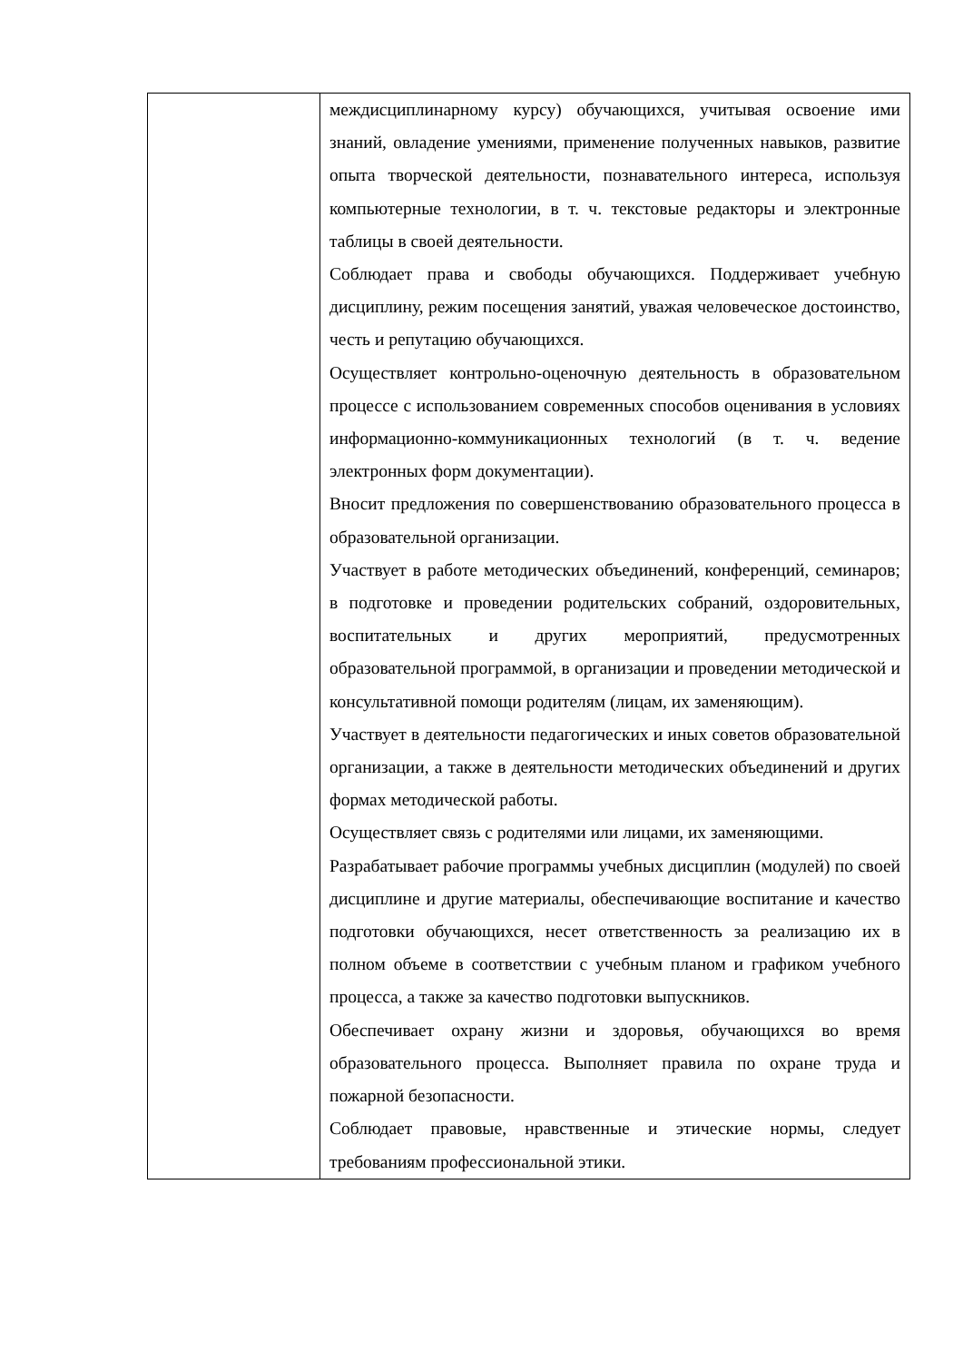| | междисциплинарному курсу) обучающихся, учитывая освоение ими знаний, овладение умениями, применение полученных навыков, развитие опыта творческой деятельности, познавательного интереса, используя компьютерные технологии, в т. ч. текстовые редакторы и электронные таблицы в своей деятельности. Соблюдает права и свободы обучающихся. Поддерживает учебную дисциплину, режим посещения занятий, уважая человеческое достоинство, честь и репутацию обучающихся. Осуществляет контрольно-оценочную деятельность в образовательном процессе с использованием современных способов оценивания в условиях информационно-коммуникационных технологий (в т. ч. ведение электронных форм документации). Вносит предложения по совершенствованию образовательного процесса в образовательной организации. Участвует в работе методических объединений, конференций, семинаров; в подготовке и проведении родительских собраний, оздоровительных, воспитательных и других мероприятий, предусмотренных образовательной программой, в организации и проведении методической и консультативной помощи родителям (лицам, их заменяющим). Участвует в деятельности педагогических и иных советов образовательной организации, а также в деятельности методических объединений и других формах методической работы. Осуществляет связь с родителями или лицами, их заменяющими. Разрабатывает рабочие программы учебных дисциплин (модулей) по своей дисциплине и другие материалы, обеспечивающие воспитание и качество подготовки обучающихся, несет ответственность за реализацию их в полном объеме в соответствии с учебным планом и графиком учебного процесса, а также за качество подготовки выпускников. Обеспечивает охрану жизни и здоровья, обучающихся во время образовательного процесса. Выполняет правила по охране труда и пожарной безопасности. Соблюдает правовые, нравственные и этические нормы, следует требованиям профессиональной этики. |